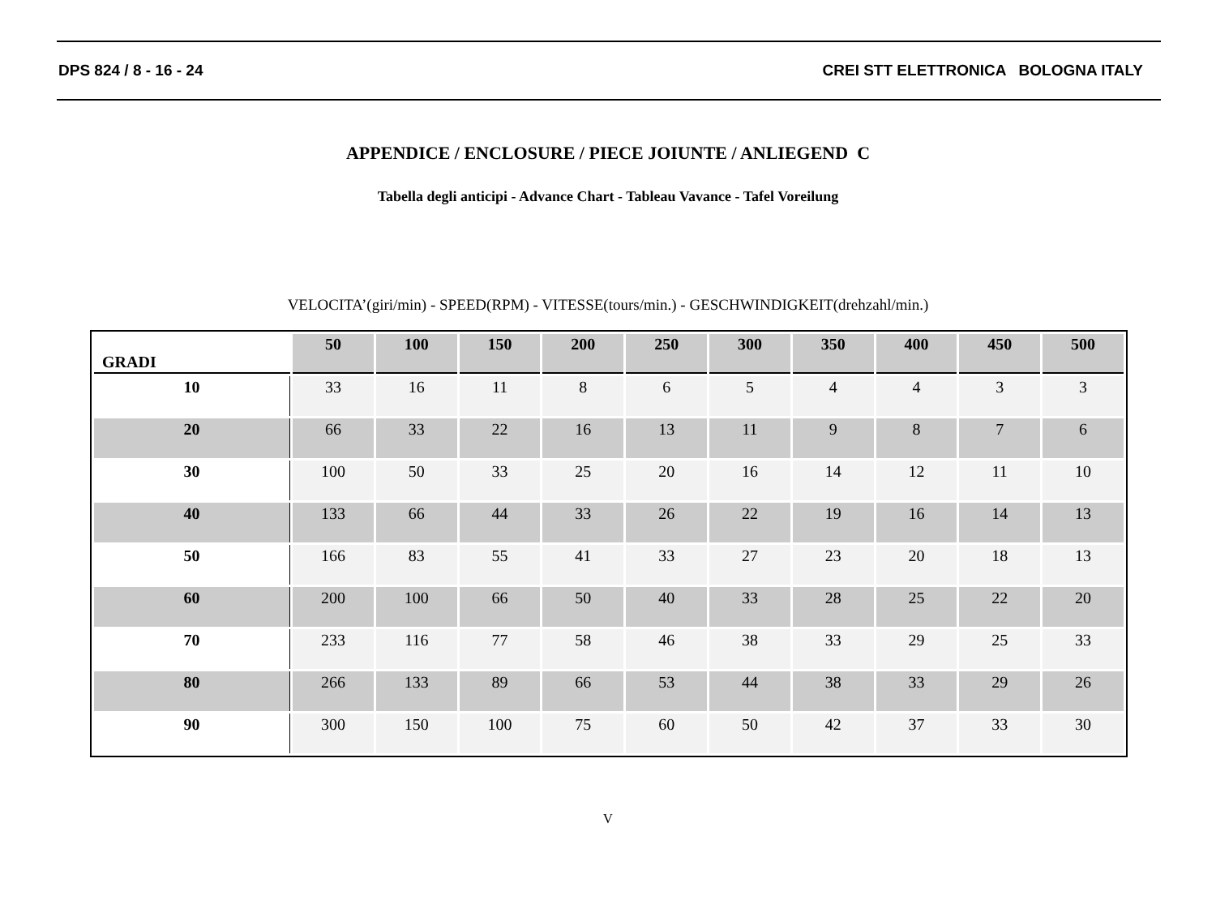DPS 824 / 8 - 16 - 24 CREI STT ELETTRONICA BOLOGNA ITALY
APPENDICE / ENCLOSURE / PIECE JOIUNTE / ANLIEGEND C
Tabella degli anticipi - Advance Chart - Tableau Vavance - Tafel Voreilung
VELOCITA’(giri/min) - SPEED(RPM) - VITESSE(tours/min.) - GESCHWINDIGKEIT(drehzahl/min.)
| GRADI | 50 | 100 | 150 | 200 | 250 | 300 | 350 | 400 | 450 | 500 |
| --- | --- | --- | --- | --- | --- | --- | --- | --- | --- | --- |
| 10 | 33 | 16 | 11 | 8 | 6 | 5 | 4 | 4 | 3 | 3 |
| 20 | 66 | 33 | 22 | 16 | 13 | 11 | 9 | 8 | 7 | 6 |
| 30 | 100 | 50 | 33 | 25 | 20 | 16 | 14 | 12 | 11 | 10 |
| 40 | 133 | 66 | 44 | 33 | 26 | 22 | 19 | 16 | 14 | 13 |
| 50 | 166 | 83 | 55 | 41 | 33 | 27 | 23 | 20 | 18 | 13 |
| 60 | 200 | 100 | 66 | 50 | 40 | 33 | 28 | 25 | 22 | 20 |
| 70 | 233 | 116 | 77 | 58 | 46 | 38 | 33 | 29 | 25 | 33 |
| 80 | 266 | 133 | 89 | 66 | 53 | 44 | 38 | 33 | 29 | 26 |
| 90 | 300 | 150 | 100 | 75 | 60 | 50 | 42 | 37 | 33 | 30 |
V